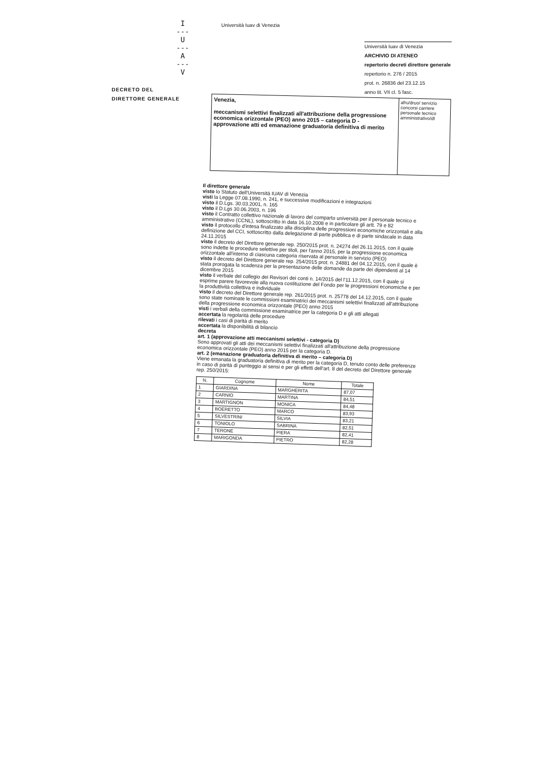I
---
U
---
A
---
V
Università Iuav di Venezia
DECRETO DEL
DIRETTORE GENERALE
Università Iuav di Venezia
ARCHIVIO DI ATENEO
repertorio decreti direttore generale
repertorio n. 276 / 2015
prot. n. 26836 del 23.12.15
anno tit. VII cl. 5 fasc.
Venezia,
meccanismi selettivi finalizzati all'attribuzione della progressione economica orizzontale (PEO) anno 2015 – categoria D - approvazione atti ed emanazione graduatoria definitiva di merito
afru/druo/ servizio concorsi carriere personale tecnico amministrativo/dt
Il direttore generale
visto lo Statuto dell'Università IUAV di Venezia
visti la Legge 07.08.1990, n. 241, e successive modificazioni e integrazioni
visto il D.Lgs. 30.03.2001, n. 165
visto il D.Lgs 30.06.2003, n. 196
visto il Contratto collettivo nazionale di lavoro del comparto università per il personale tecnico e amministrativo (CCNL), sottoscritto in data 16.10.2008 e in particolare gli artt. 79 e 82
visto il protocollo d'intesa finalizzato alla disciplina delle progressioni economiche orizzontali e alla definizione del CCI, sottoscritto dalla delegazione di parte pubblica e di parte sindacale in data 24.11.2015
visto il decreto del Direttore generale rep. 250/2015 prot. n. 24274 del 26.11.2015, con il quale sono indette le procedure selettive per titoli, per l'anno 2015, per la progressione economica orizzontale all'interno di ciascuna categoria riservata al personale in servizio (PEO)
visto il decreto del Direttore generale rep. 254/2015 prot. n. 24881 del 04.12.2015, con il quale è stata prorogata la scadenza per la presentazione delle domande da parte dei dipendenti al 14 dicembre 2015
visto il verbale del collegio dei Revisori dei conti n. 14/2015 del l'11.12.2015, con il quale si esprime parere favorevole alla nuova costituzione del Fondo per le progressioni economiche e per la produttività collettiva e individuale
visto il decreto del Direttore generale rep. 261/2015 prot. n. 25778 del 14.12.2015, con il quale sono state nominate le commissioni esaminatrici dei meccanismi selettivi finalizzati all'attribuzione della progressione economica orizzontale (PEO) anno 2015
visti i verbali della commissione esaminatrice per la categoria D e gli atti allegati
accertata la regolarità delle procedure
rilevati i casi di parità di merito
accertata la disponibilità di bilancio
decreta
art. 1 (approvazione atti meccanismi selettivi - categoria D)
Sono approvati gli atti dei meccanismi selettivi finalizzati all'attribuzione della progressione economica orizzontale (PEO) anno 2015 per la categoria D.
art. 2 (emanazione graduatoria definitiva di merito – categoria D)
Viene emanata la graduatoria definitiva di merito per la categoria D, tenuto conto delle preferenze in caso di parità di punteggio ai sensi e per gli effetti dell'art. 8 del decreto del Direttore generale rep. 250/2015:
| N. | Cognome | Nome | Totale |
| --- | --- | --- | --- |
| 1 | GIARDINA | MARGHERITA | 87,07 |
| 2 | CARNIO | MARTINA | 84,51 |
| 3 | MARTIGNON | MONICA | 84,48 |
| 4 | BOERETTO | MARCO | 83,93 |
| 5 | SILVESTRINI | SILVIA | 83,21 |
| 6 | TONIOLO | SABRINA | 82,51 |
| 7 | TERONE | PIERA | 82,41 |
| 8 | MARIGONDA | PIETRO | 82,28 |